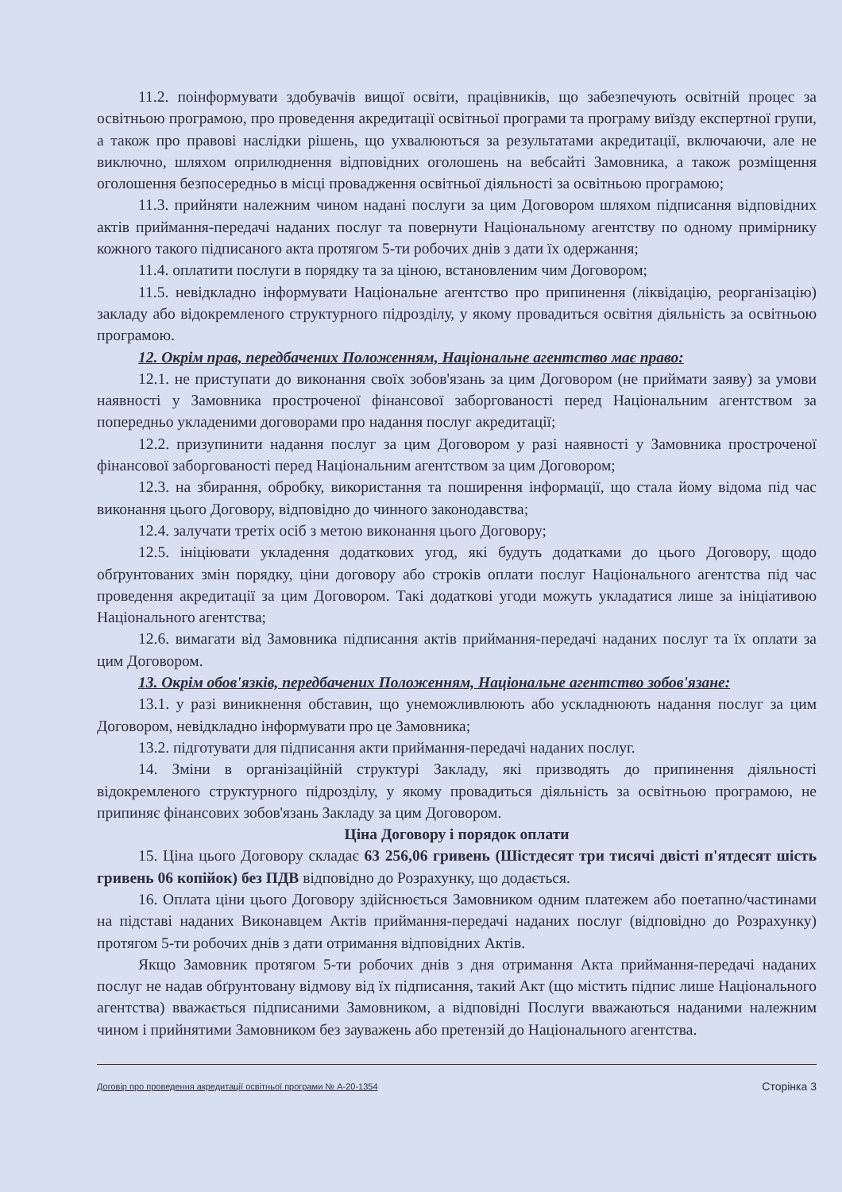11.2. поінформувати здобувачів вищої освіти, працівників, що забезпечують освітній процес за освітньою програмою, про проведення акредитації освітньої програми та програму виїзду експертної групи, а також про правові наслідки рішень, що ухвалюються за результатами акредитації, включаючи, але не виключно, шляхом оприлюднення відповідних оголошень на вебсайті Замовника, а також розміщення оголошення безпосередньо в місці провадження освітньої діяльності за освітньою програмою;
11.3. прийняти належним чином надані послуги за цим Договором шляхом підписання відповідних актів приймання-передачі наданих послуг та повернути Національному агентству по одному примірнику кожного такого підписаного акта протягом 5-ти робочих днів з дати їх одержання;
11.4. оплатити послуги в порядку та за ціною, встановленим чим Договором;
11.5. невідкладно інформувати Національне агентство про припинення (ліквідацію, реорганізацію) закладу або відокремленого структурного підрозділу, у якому провадиться освітня діяльність за освітньою програмою.
12. Окрім прав, передбачених Положенням, Національне агентство має право:
12.1. не приступати до виконання своїх зобов'язань за цим Договором (не приймати заяву) за умови наявності у Замовника простроченої фінансової заборгованості перед Національним агентством за попередньо укладеними договорами про надання послуг акредитації;
12.2. призупинити надання послуг за цим Договором у разі наявності у Замовника простроченої фінансової заборгованості перед Національним агентством за цим Договором;
12.3. на збирання, обробку, використання та поширення інформації, що стала йому відома під час виконання цього Договору, відповідно до чинного законодавства;
12.4. залучати третіх осіб з метою виконання цього Договору;
12.5. ініціювати укладення додаткових угод, які будуть додатками до цього Договору, щодо обґрунтованих змін порядку, ціни договору або строків оплати послуг Національного агентства під час проведення акредитації за цим Договором. Такі додаткові угоди можуть укладатися лише за ініціативою Національного агентства;
12.6. вимагати від Замовника підписання актів приймання-передачі наданих послуг та їх оплати за цим Договором.
13. Окрім обов'язків, передбачених Положенням, Національне агентство зобов'язане:
13.1. у разі виникнення обставин, що унеможливлюють або ускладнюють надання послуг за цим Договором, невідкладно інформувати про це Замовника;
13.2. підготувати для підписання акти приймання-передачі наданих послуг.
14. Зміни в організаційній структурі Закладу, які призводять до припинення діяльності відокремленого структурного підрозділу, у якому провадиться діяльність за освітньою програмою, не припиняє фінансових зобов'язань Закладу за цим Договором.
Ціна Договору і порядок оплати
15. Ціна цього Договору складає 63 256,06 гривень (Шістдесят три тисячі двісті п'ятдесят шість гривень 06 копійок) без ПДВ відповідно до Розрахунку, що додається.
16. Оплата ціни цього Договору здійснюється Замовником одним платежем або поетапно/частинами на підставі наданих Виконавцем Актів приймання-передачі наданих послуг (відповідно до Розрахунку) протягом 5-ти робочих днів з дати отримання відповідних Актів.
Якщо Замовник протягом 5-ти робочих днів з дня отримання Акта приймання-передачі наданих послуг не надав обґрунтовану відмову від їх підписання, такий Акт (що містить підпис лише Національного агентства) вважається підписаними Замовником, а відповідні Послуги вважаються наданими належним чином і прийнятими Замовником без зауважень або претензій до Національного агентства.
Договір про проведення акредитації освітньої програми № А-20-1354 Сторінка 3